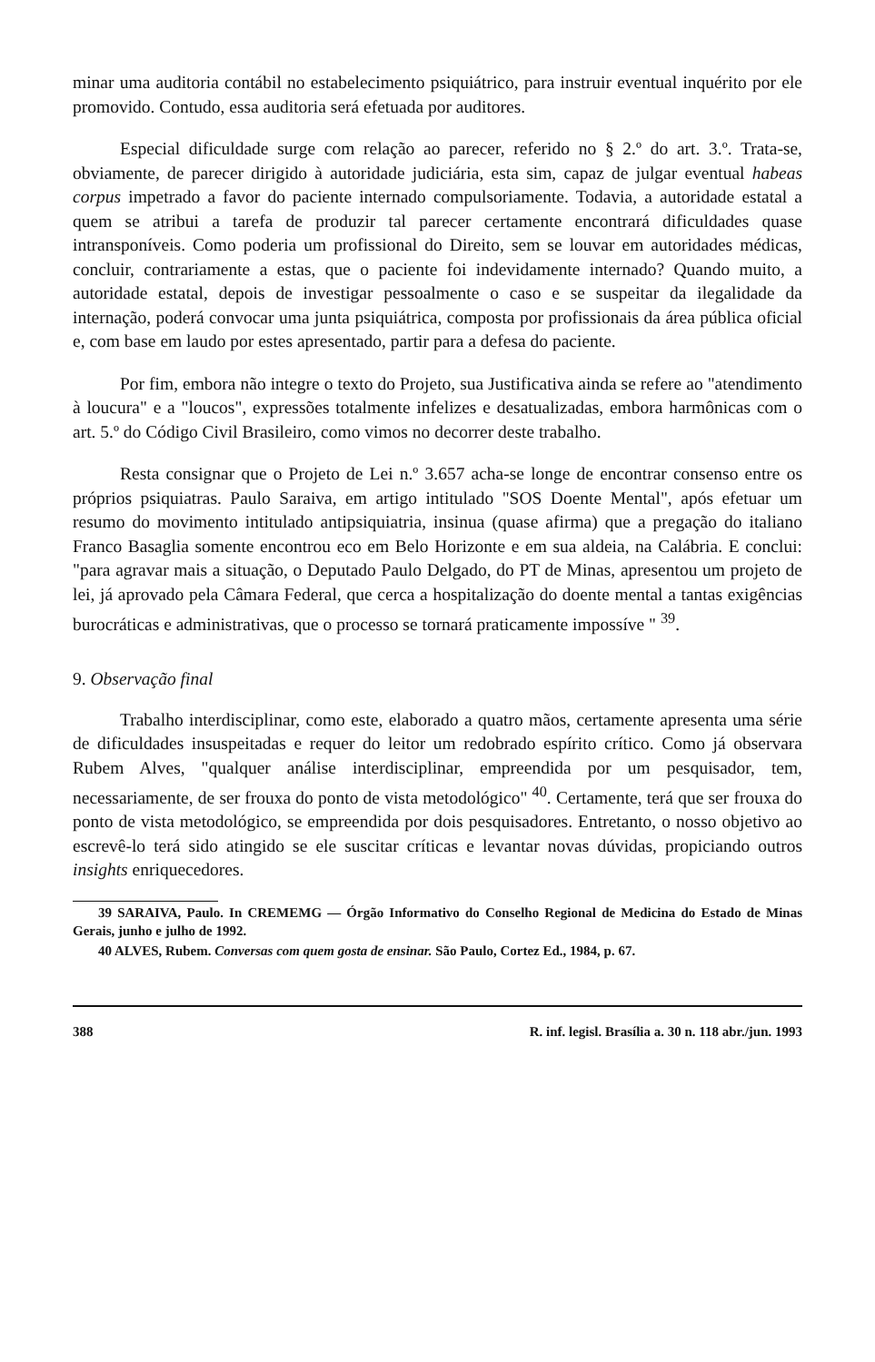minar uma auditoria contábil no estabelecimento psiquiátrico, para instruir eventual inquérito por ele promovido. Contudo, essa auditoria será efetuada por auditores.
Especial dificuldade surge com relação ao parecer, referido no § 2.º do art. 3.º. Trata-se, obviamente, de parecer dirigido à autoridade judiciária, esta sim, capaz de julgar eventual habeas corpus impetrado a favor do paciente internado compulsoriamente. Todavia, a autoridade estatal a quem se atribui a tarefa de produzir tal parecer certamente encontrará dificuldades quase intransponíveis. Como poderia um profissional do Direito, sem se louvar em autoridades médicas, concluir, contrariamente a estas, que o paciente foi indevidamente internado? Quando muito, a autoridade estatal, depois de investigar pessoalmente o caso e se suspeitar da ilegalidade da internação, poderá convocar uma junta psiquiátrica, composta por profissionais da área pública oficial e, com base em laudo por estes apresentado, partir para a defesa do paciente.
Por fim, embora não integre o texto do Projeto, sua Justificativa ainda se refere ao "atendimento à loucura" e a "loucos", expressões totalmente infelizes e desatualizadas, embora harmônicas com o art. 5.º do Código Civil Brasileiro, como vimos no decorrer deste trabalho.
Resta consignar que o Projeto de Lei n.º 3.657 acha-se longe de encontrar consenso entre os próprios psiquiatras. Paulo Saraiva, em artigo intitulado "SOS Doente Mental", após efetuar um resumo do movimento intitulado antipsiquiatria, insinua (quase afirma) que a pregação do italiano Franco Basaglia somente encontrou eco em Belo Horizonte e em sua aldeia, na Calábria. E conclui: "para agravar mais a situação, o Deputado Paulo Delgado, do PT de Minas, apresentou um projeto de lei, já aprovado pela Câmara Federal, que cerca a hospitalização do doente mental a tantas exigências burocráticas e administrativas, que o processo se tornará praticamente impossíve " <sup>39</sup>.
9. Observação final
Trabalho interdisciplinar, como este, elaborado a quatro mãos, certamente apresenta uma série de dificuldades insuspeitadas e requer do leitor um redobrado espírito crítico. Como já observara Rubem Alves, "qualquer análise interdisciplinar, empreendida por um pesquisador, tem, necessariamente, de ser frouxa do ponto de vista metodológico" <sup>40</sup>. Certamente, terá que ser frouxa do ponto de vista metodológico, se empreendida por dois pesquisadores. Entretanto, o nosso objetivo ao escrevê-lo terá sido atingido se ele suscitar críticas e levantar novas dúvidas, propiciando outros insights enriquecedores.
39 SARAIVA, Paulo. In CREMEMG — Órgão Informativo do Conselho Regional de Medicina do Estado de Minas Gerais, junho e julho de 1992.
40 ALVES, Rubem. Conversas com quem gosta de ensinar. São Paulo, Cortez Ed., 1984, p. 67.
388 R. inf. legisl. Brasília a. 30 n. 118 abr./jun. 1993